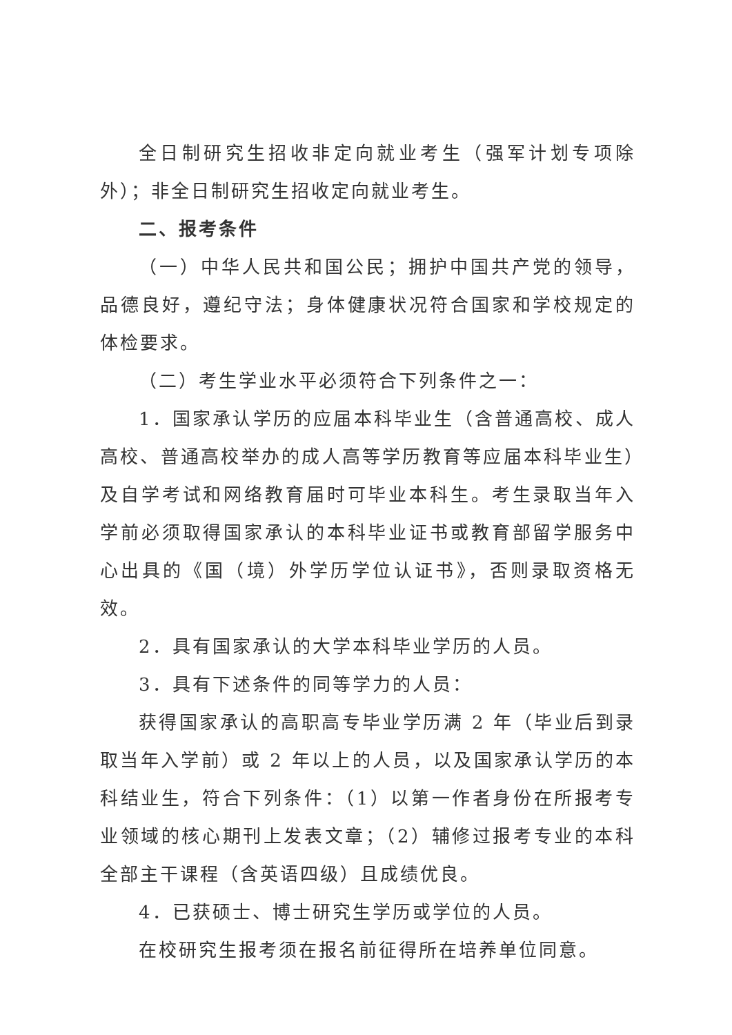全日制研究生招收非定向就业考生（强军计划专项除外）；非全日制研究生招收定向就业考生。
二、报考条件
（一）中华人民共和国公民；拥护中国共产党的领导，品德良好，遵纪守法；身体健康状况符合国家和学校规定的体检要求。
（二）考生学业水平必须符合下列条件之一：
1．国家承认学历的应届本科毕业生（含普通高校、成人高校、普通高校举办的成人高等学历教育等应届本科毕业生）及自学考试和网络教育届时可毕业本科生。考生录取当年入学前必须取得国家承认的本科毕业证书或教育部留学服务中心出具的《国（境）外学历学位认证书》，否则录取资格无效。
2．具有国家承认的大学本科毕业学历的人员。
3．具有下述条件的同等学力的人员：
获得国家承认的高职高专毕业学历满 2 年（毕业后到录取当年入学前）或 2 年以上的人员，以及国家承认学历的本科结业生，符合下列条件：（1）以第一作者身份在所报考专业领域的核心期刊上发表文章；（2）辅修过报考专业的本科全部主干课程（含英语四级）且成绩优良。
4．已获硕士、博士研究生学历或学位的人员。
在校研究生报考须在报名前征得所在培养单位同意。